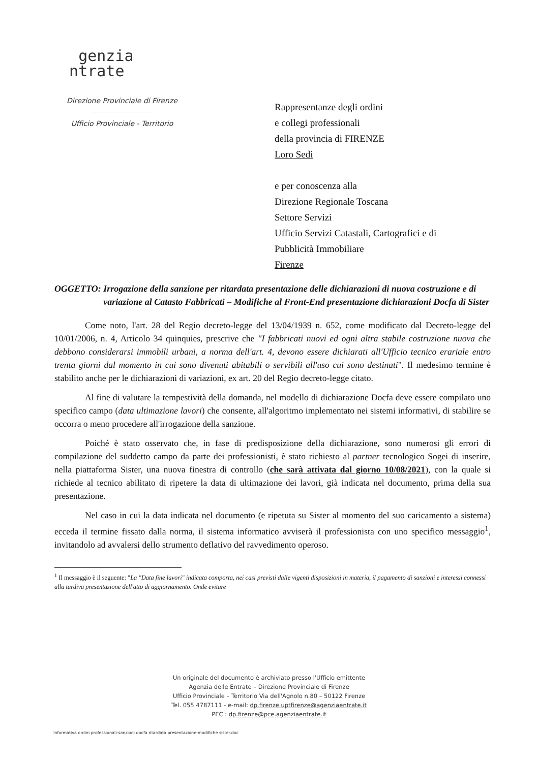genzia
ntrate
Direzione Provinciale di Firenze
Ufficio Provinciale - Territorio
Rappresentanze degli ordini
e collegi professionali
della provincia di FIRENZE
Loro Sedi
e per conoscenza alla
Direzione Regionale Toscana
Settore Servizi
Ufficio Servizi Catastali, Cartografici e di
Pubblicità Immobiliare
Firenze
OGGETTO: Irrogazione della sanzione per ritardata presentazione delle dichiarazioni di nuova costruzione e di variazione al Catasto Fabbricati – Modifiche al Front-End presentazione dichiarazioni Docfa di Sister
Come noto, l'art. 28 del Regio decreto-legge del 13/04/1939 n. 652, come modificato dal Decreto-legge del 10/01/2006, n. 4, Articolo 34 quinquies, prescrive che "I fabbricati nuovi ed ogni altra stabile costruzione nuova che debbono considerarsi immobili urbani, a norma dell'art. 4, devono essere dichiarati all'Ufficio tecnico erariale entro trenta giorni dal momento in cui sono divenuti abitabili o servibili all'uso cui sono destinati". Il medesimo termine è stabilito anche per le dichiarazioni di variazioni, ex art. 20 del Regio decreto-legge citato.
Al fine di valutare la tempestività della domanda, nel modello di dichiarazione Docfa deve essere compilato uno specifico campo (data ultimazione lavori) che consente, all'algoritmo implementato nei sistemi informativi, di stabilire se occorra o meno procedere all'irrogazione della sanzione.
Poiché è stato osservato che, in fase di predisposizione della dichiarazione, sono numerosi gli errori di compilazione del suddetto campo da parte dei professionisti, è stato richiesto al partner tecnologico Sogei di inserire, nella piattaforma Sister, una nuova finestra di controllo (che sarà attivata dal giorno 10/08/2021), con la quale si richiede al tecnico abilitato di ripetere la data di ultimazione dei lavori, già indicata nel documento, prima della sua presentazione.
Nel caso in cui la data indicata nel documento (e ripetuta su Sister al momento del suo caricamento a sistema) ecceda il termine fissato dalla norma, il sistema informatico avviserà il professionista con uno specifico messaggio<sup>1</sup>, invitandolo ad avvalersi dello strumento deflativo del ravvedimento operoso.
<sup>1</sup> Il messaggio è il seguente: "La "Data fine lavori" indicata comporta, nei casi previsti dalle vigenti disposizioni in materia, il pagamento di sanzioni e interessi connessi alla tardiva presentazione dell'atto di aggiornamento. Onde evitare
Un originale del documento è archiviato presso l'Ufficio emittente
Agenzia delle Entrate – Direzione Provinciale di Firenze
Ufficio Provinciale – Territorio Via dell'Agnolo n.80 – 50122 Firenze
Tel. 055 4787111 - e-mail: dp.firenze.uptfirenze@agenziaentrate.it
PEC : dp.firenze@pce.agenziaentrate.it
Informativa ordini professionali-sanzioni docfa ritardata presentazione-modifiche sister.doc